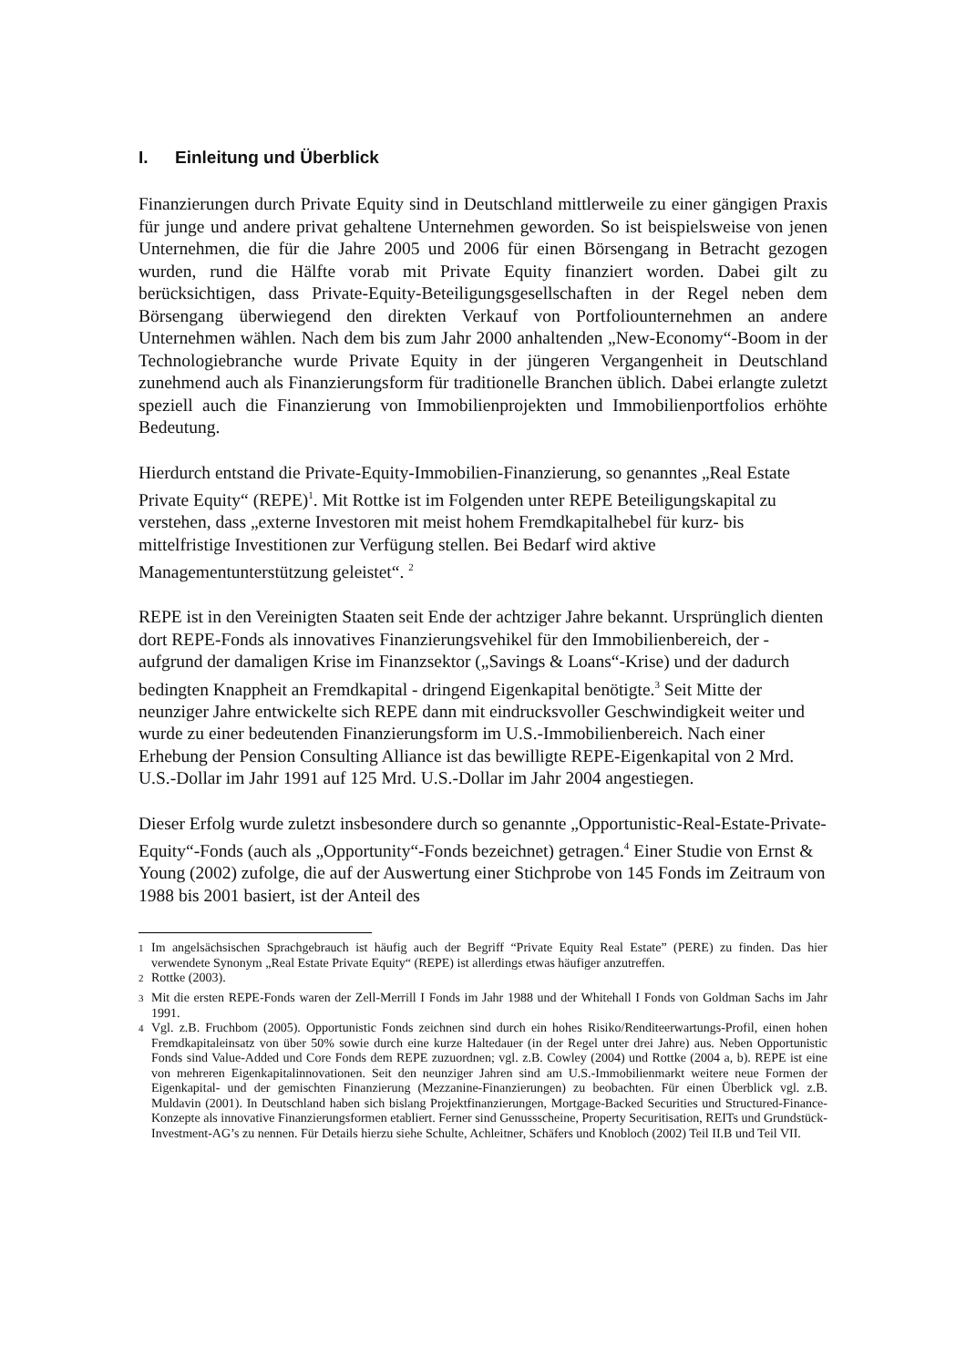I. Einleitung und Überblick
Finanzierungen durch Private Equity sind in Deutschland mittlerweile zu einer gängigen Praxis für junge und andere privat gehaltene Unternehmen geworden. So ist beispielsweise von jenen Unternehmen, die für die Jahre 2005 und 2006 für einen Börsengang in Betracht gezogen wurden, rund die Hälfte vorab mit Private Equity finanziert worden. Dabei gilt zu berücksichtigen, dass Private-Equity-Beteili­gungsgesellschaften in der Regel neben dem Börsengang überwiegend den direkten Verkauf von Portfoliounternehmen an andere Unternehmen wählen. Nach dem bis zum Jahr 2000 anhaltenden „New-Economy“-Boom in der Technologiebranche wurde Private Equity in der jüngeren Vergangenheit in Deutschland zunehmend auch als Finanzierungsform für traditionelle Branchen üblich. Dabei erlangte zuletzt speziell auch die Finanzierung von Immobilienprojekten und Immobilienportfolios erhöhte Bedeutung.
Hierdurch entstand die Private-Equity-Immobilien-Finanzierung, so genanntes „Real Estate Private Equity“ (REPE)<sup>1</sup>. Mit Rottke ist im Folgenden unter REPE Be­teiligungskapital zu verstehen, dass „externe Investoren mit meist hohem Fremd­kapitalhebel für kurz- bis mittelfristige Investitionen zur Verfügung stellen. Bei Bedarf wird aktive Managementunterstützung geleistet“. <sup>2</sup>
REPE ist in den Vereinigten Staaten seit Ende der achtziger Jahre bekannt. Ur­sprünglich dienten dort REPE-Fonds als innovatives Finanzierungsvehikel für den Immobilienbereich, der - aufgrund der damaligen Krise im Finanzsektor („Savings & Loans“-Krise) und der dadurch bedingten Knappheit an Fremdkapital - dringend Eigenkapital benötigte.<sup>3</sup> Seit Mitte der neunziger Jahre entwickelte sich REPE dann mit eindrucksvoller Geschwindigkeit weiter und wurde zu einer bedeutenden Finanzierungsform im U.S.-Immobilienbereich. Nach einer Erhebung der Pension Consulting Alliance ist das bewilligte REPE-Eigenkapital von 2 Mrd. U.S.-Dollar im Jahr 1991 auf 125 Mrd. U.S.-Dollar im Jahr 2004 angestiegen.
Dieser Erfolg wurde zuletzt insbesondere durch so genannte „Opportunistic-Real-Estate-Private-Equity“-Fonds (auch als „Opportunity“-Fonds bezeichnet) getragen.<sup>4</sup> Einer Studie von Ernst & Young (2002) zufolge, die auf der Auswertung einer Stichprobe von 145 Fonds im Zeitraum von 1988 bis 2001 basiert, ist der Anteil des
<sup>1</sup> Im angelsächsischen Sprachgebrauch ist häufig auch der Begriff “Private Equity Real Estate” (PERE) zu finden. Das hier verwendete Synonym „Real Estate Private Equity“ (REPE) ist allerdings etwas häufiger anzutreffen.
<sup>2</sup> Rottke (2003).
<sup>3</sup> Mit die ersten REPE-Fonds waren der Zell-Merrill I Fonds im Jahr 1988 und der Whitehall I Fonds von Goldman Sachs im Jahr 1991.
<sup>4</sup> Vgl. z.B. Fruchbom (2005). Opportunistic Fonds zeichnen sind durch ein hohes Risiko/Renditeerwartungs-Profil, einen hohen Fremdkapitaleinsatz von über 50% sowie durch eine kurze Haltedauer (in der Regel unter drei Jahre) aus. Neben Opportunistic Fonds sind Value-Added und Core Fonds dem REPE zuzuordnen; vgl. z.B. Cowley (2004) und Rottke (2004 a, b). REPE ist eine von mehreren Eigenkapitalinnovationen. Seit den neunziger Jahren sind am U.S.-Immobilienmarkt weitere neue Formen der Eigenkapital- und der gemischten Finanzierung (Mezzanine-Finanzierungen) zu beobachten. Für einen Überblick vgl. z.B. Muldavin (2001). In Deutschland haben sich bislang Projektfinanzierungen, Mortgage-Backed Securities und Structured-Finance-Konzepte als innovative Finanzierungsformen etabliert. Ferner sind Genussscheine, Property Securitisation, REITs und Grund­stück-Investment-AG’s zu nennen. Für Details hierzu siehe Schulte, Achleitner, Schäfers und Knobloch (2002) Teil II.B und Teil VII.